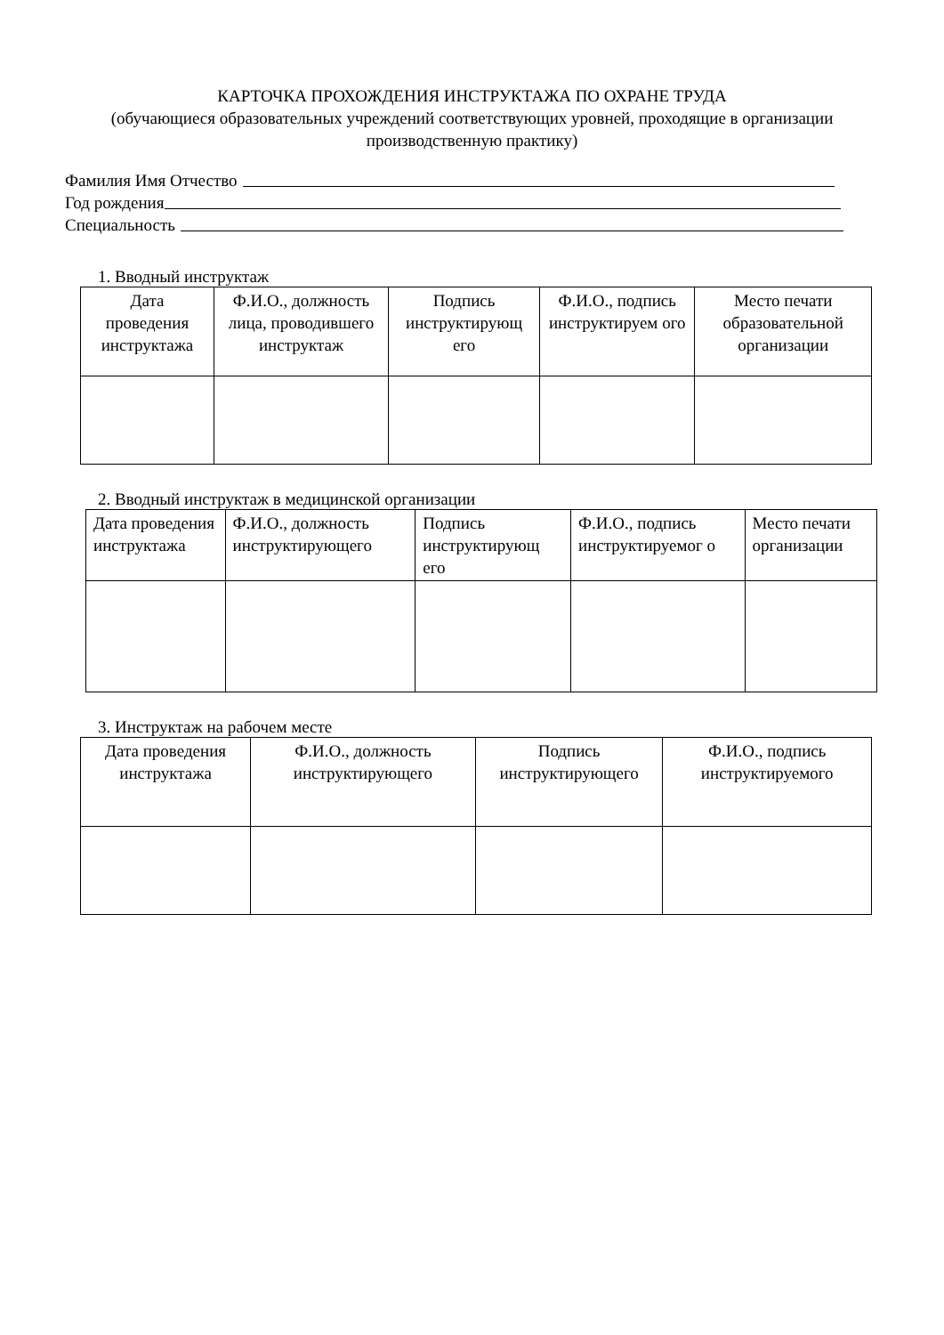КАРТОЧКА ПРОХОЖДЕНИЯ ИНСТРУКТАЖА ПО ОХРАНЕ ТРУДА
(обучающиеся образовательных учреждений соответствующих уровней, проходящие в организации производственную практику)
Фамилия Имя Отчество
Год рождения
Специальность
1. Вводный инструктаж
| Дата проведения инструктажа | Ф.И.О., должность лица, проводившего инструктаж | Подпись инструктирующ его | Ф.И.О., подпись инструктируем ого | Место печати образовательной организации |
2. Вводный инструктаж в медицинской организации
| Дата проведения инструктажа | Ф.И.О., должность инструктирующего | Подпись инструктирующ его | Ф.И.О., подпись инструктируемог о | Место печати организации |
3. Инструктаж на рабочем месте
| Дата проведения инструктажа | Ф.И.О., должность инструктирующего | Подпись инструктирующего | Ф.И.О., подпись инструктируемого |